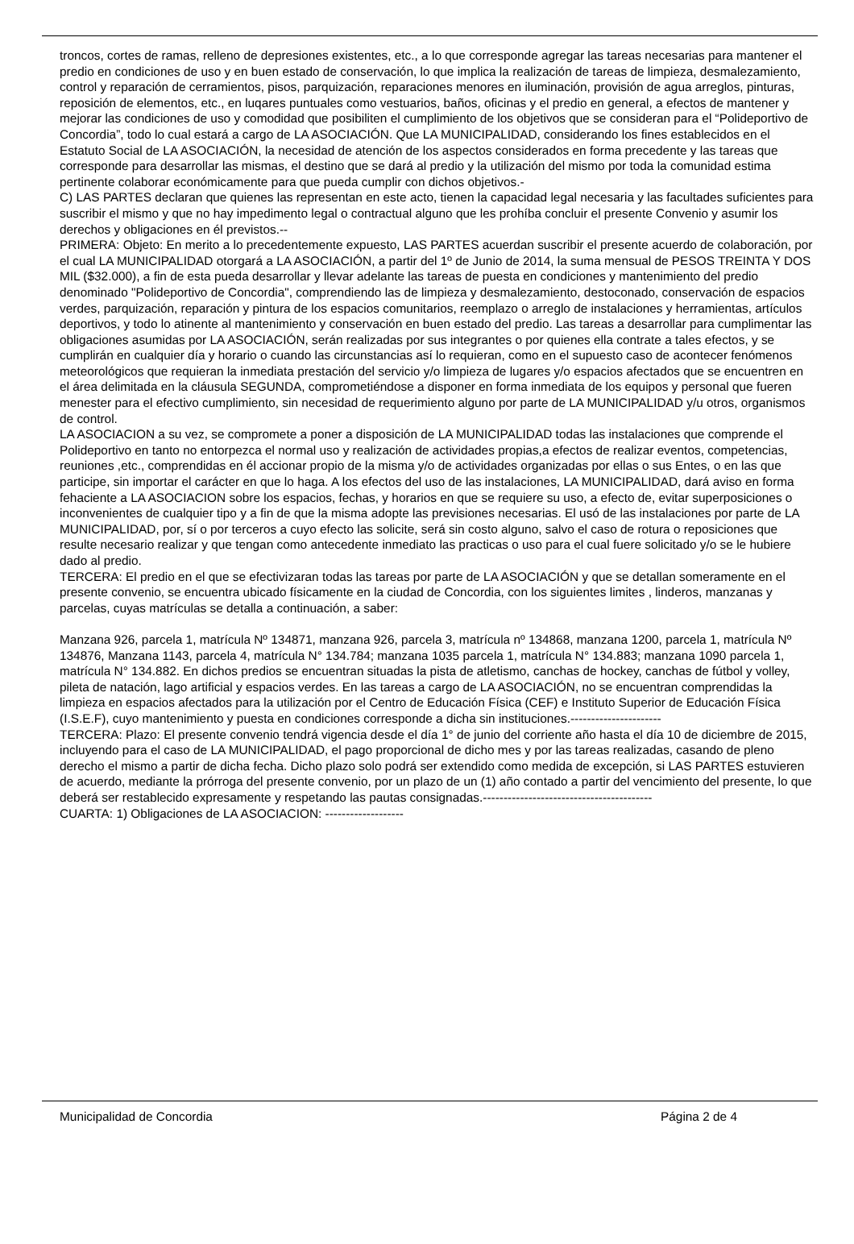troncos, cortes de ramas, relleno de depresiones existentes, etc., a lo que corresponde agregar las tareas necesarias para mantener el predio en condiciones de uso y en buen estado de conservación, lo que implica la realización de tareas de limpieza, desmalezamiento, control y reparación de cerramientos, pisos, parquización, reparaciones menores en iluminación, provisión de agua arreglos, pinturas, reposición de elementos, etc., en luqares puntuales como vestuarios, baños, oficinas y el predio en general, a efectos de mantener y mejorar las condiciones de uso y comodidad que posibiliten el cumplimiento de los objetivos que se consideran para el “Polideportivo de Concordia”, todo lo cual estará a cargo de LA ASOCIACIÓN. Que LA MUNICIPALIDAD, considerando los fines establecidos en el Estatuto Social de LA ASOCIACIÓN, la necesidad de atención de los aspectos considerados en forma precedente y las tareas que corresponde para desarrollar las mismas, el destino que se dará al predio y la utilización del mismo por toda la comunidad estima pertinente colaborar económicamente para que pueda cumplir con dichos objetivos.-
C) LAS PARTES declaran que quienes las representan en este acto, tienen la capacidad legal necesaria y las facultades suficientes para suscribir el mismo y que no hay impedimento legal o contractual alguno que les prohíba concluir el presente Convenio y asumir los derechos y obligaciones en él previstos.--
PRIMERA: Objeto: En merito a lo precedentemente expuesto, LAS PARTES acuerdan suscribir el presente acuerdo de colaboración, por el cual LA MUNICIPALIDAD otorgará a LA ASOCIACIÓN, a partir del 1º de Junio de 2014, la suma mensual de PESOS TREINTA Y DOS MIL ($32.000), a fin de esta pueda desarrollar y llevar adelante las tareas de puesta en condiciones y mantenimiento del predio denominado "Polideportivo de Concordia", comprendiendo las de limpieza y desmalezamiento, destoconado, conservación de espacios verdes, parquización, reparación y pintura de los espacios comunitarios, reemplazo o arreglo de instalaciones y herramientas, artículos deportivos, y todo lo atinente al mantenimiento y conservación en buen estado del predio. Las tareas a desarrollar para cumplimentar las obligaciones asumidas por LA ASOCIACIÓN, serán realizadas por sus integrantes o por quienes ella contrate a tales efectos, y se cumplirán en cualquier día y horario o cuando las circunstancias así lo requieran, como en el supuesto caso de acontecer fenómenos meteorológicos que requieran la inmediata prestación del servicio y/o limpieza de lugares y/o espacios afectados que se encuentren en el área delimitada en la cláusula SEGUNDA, comprometiéndose a disponer en forma inmediata de los equipos y personal que fueren menester para el efectivo cumplimiento, sin necesidad de requerimiento alguno por parte de LA MUNICIPALIDAD y/u otros, organismos de control.
LA ASOCIACION a su vez, se compromete a poner a disposición de LA MUNICIPALIDAD todas las instalaciones que comprende el Polideportivo en tanto no entorpezca el normal uso y realización de actividades propias,a efectos de realizar eventos, competencias, reuniones ,etc., comprendidas en él accionar propio de la misma y/o de actividades organizadas por ellas o sus Entes, o en las que participe, sin importar el carácter en que lo haga. A los efectos del uso de las instalaciones, LA MUNICIPALIDAD, dará aviso en forma fehaciente a LA ASOCIACION sobre los espacios, fechas, y horarios en que se requiere su uso, a efecto de, evitar superposiciones o inconvenientes de cualquier tipo y a fin de que la misma adopte las previsiones necesarias. El usó de las instalaciones por parte de LA MUNICIPALIDAD, por, sí o por terceros a cuyo efecto las solicite, será sin costo alguno, salvo el caso de rotura o reposiciones que resulte necesario realizar y que tengan como antecedente inmediato las practicas o uso para el cual fuere solicitado y/o se le hubiere dado al predio.
TERCERA: El predio en el que se efectivizaran todas las tareas por parte de LA ASOCIACIÓN y que se detallan someramente en el presente convenio, se encuentra ubicado físicamente en la ciudad de Concordia, con los siguientes limites , linderos, manzanas y parcelas, cuyas matrículas se detalla a continuación, a saber:
Manzana 926, parcela 1, matrícula Nº 134871, manzana 926, parcela 3, matrícula nº 134868, manzana 1200, parcela 1, matrícula Nº 134876, Manzana 1143, parcela 4, matrícula N° 134.784; manzana 1035 parcela 1, matrícula N° 134.883; manzana 1090 parcela 1, matrícula N° 134.882. En dichos predios se encuentran situadas la pista de atletismo, canchas de hockey, canchas de fútbol y volley, pileta de natación, lago artificial y espacios verdes. En las tareas a cargo de LA ASOCIACIÓN, no se encuentran comprendidas la limpieza en espacios afectados para la utilización por el Centro de Educación Física (CEF) e Instituto Superior de Educación Física (I.S.E.F), cuyo mantenimiento y puesta en condiciones corresponde a dicha sin instituciones.----------------------
TERCERA: Plazo: El presente convenio tendrá vigencia desde el día 1° de junio del corriente año hasta el día 10 de diciembre de 2015, incluyendo para el caso de LA MUNICIPALIDAD, el pago proporcional de dicho mes y por las tareas realizadas, casando de pleno derecho el mismo a partir de dicha fecha. Dicho plazo solo podrá ser extendido como medida de excepción, si LAS PARTES estuvieren de acuerdo, mediante la prórroga del presente convenio, por un plazo de un (1) año contado a partir del vencimiento del presente, lo que deberá ser restablecido expresamente y respetando las pautas consignadas.-----------------------------------------
CUARTA: 1) Obligaciones de LA ASOCIACION: -------------------
Municipalidad de Concordia Página 2 de 4